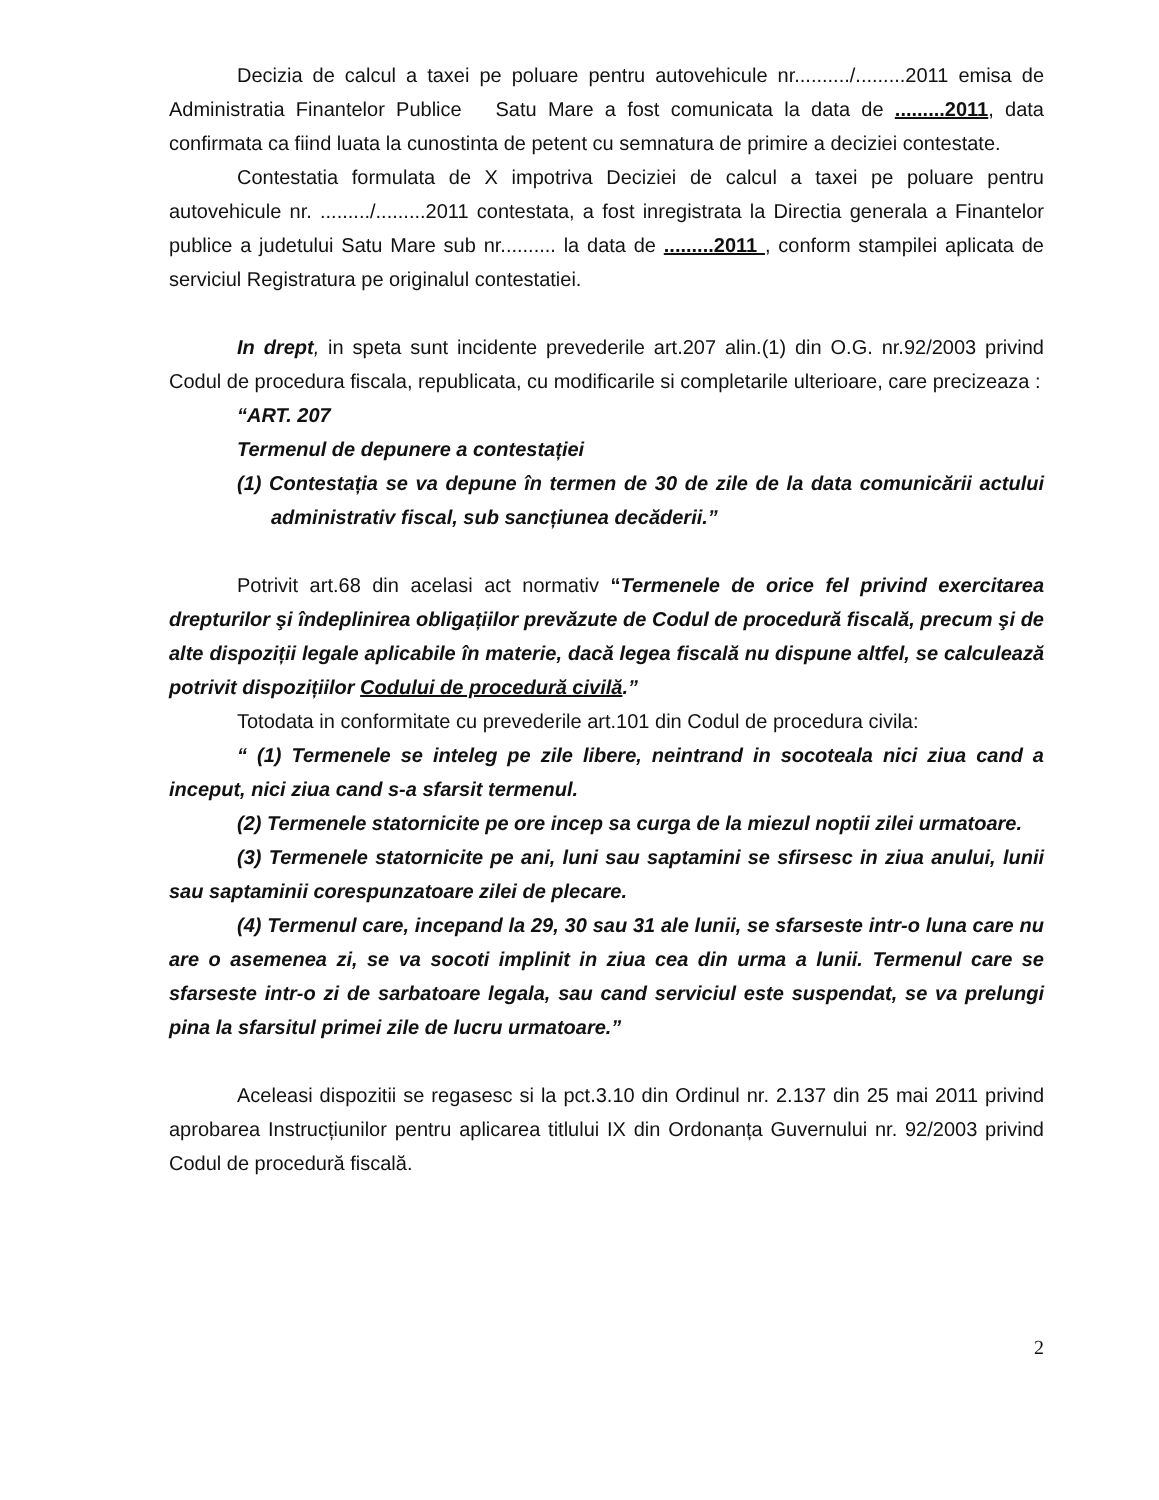Decizia de calcul a taxei pe poluare pentru autovehicule nr........../.........2011 emisa de Administratia Finantelor Publice Satu Mare a fost comunicata la data de .........2011, data confirmata ca fiind luata la cunostinta de petent cu semnatura de primire a deciziei contestate.
Contestatia formulata de X impotriva Deciziei de calcul a taxei pe poluare pentru autovehicule nr. ........./.........2011 contestata, a fost inregistrata la Directia generala a Finantelor publice a judetului Satu Mare sub nr.......... la data de .........2011 , conform stampilei aplicata de serviciul Registratura pe originalul contestatiei.
In drept, in speta sunt incidente prevederile art.207 alin.(1) din O.G. nr.92/2003 privind Codul de procedura fiscala, republicata, cu modificarile si completarile ulterioare, care precizeaza :
“ART. 207
Termenul de depunere a contestației
(1) Contestația se va depune în termen de 30 de zile de la data comunicării actului administrativ fiscal, sub sancțiunea decăderii.”
Potrivit art.68 din acelasi act normativ “Termenele de orice fel privind exercitarea drepturilor şi îndeplinirea obligațiilor prevăzute de Codul de procedură fiscală, precum şi de alte dispoziții legale aplicabile în materie, dacă legea fiscală nu dispune altfel, se calculează potrivit dispozițiilor Codului de procedură civilă.”
Totodata in conformitate cu prevederile art.101 din Codul de procedura civila:
“ (1) Termenele se inteleg pe zile libere, neintrand in socoteala nici ziua cand a inceput, nici ziua cand s-a sfarsit termenul.
(2) Termenele statornicite pe ore incep sa curga de la miezul noptii zilei urmatoare.
(3) Termenele statornicite pe ani, luni sau saptamini se sfirsesc in ziua anului, lunii sau saptaminii corespunzatoare zilei de plecare.
(4) Termenul care, incepand la 29, 30 sau 31 ale lunii, se sfarseste intr-o luna care nu are o asemenea zi, se va socoti implinit in ziua cea din urma a lunii. Termenul care se sfarseste intr-o zi de sarbatoare legala, sau cand serviciul este suspendat, se va prelungi pina la sfarsitul primei zile de lucru urmatoare.”
Aceleasi dispozitii se regasesc si la pct.3.10 din Ordinul nr. 2.137 din 25 mai 2011 privind aprobarea Instrucțiunilor pentru aplicarea titlului IX din Ordonanța Guvernului nr. 92/2003 privind Codul de procedură fiscală.
2